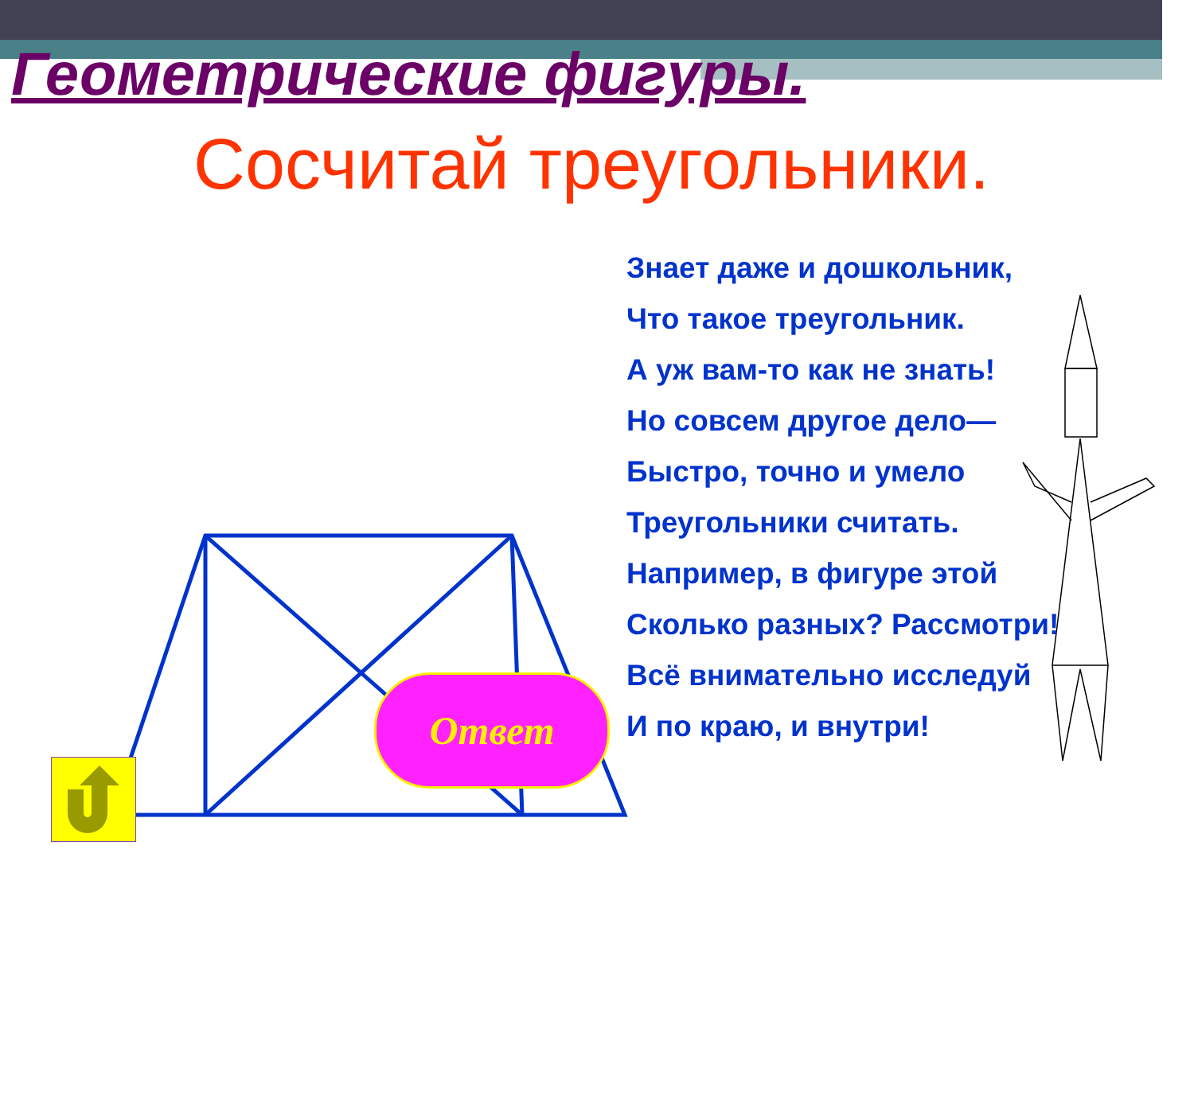Геометрические фигуры.
Сосчитай треугольники.
Знает даже и дошкольник,
Что такое треугольник.
А уж вам-то как не знать!
Но совсем другое дело—
Быстро, точно и умело
Треугольники считать.
Например, в фигуре этой
Сколько разных? Рассмотри!
Всё внимательно исследуй
И по краю, и внутри!
Ответ